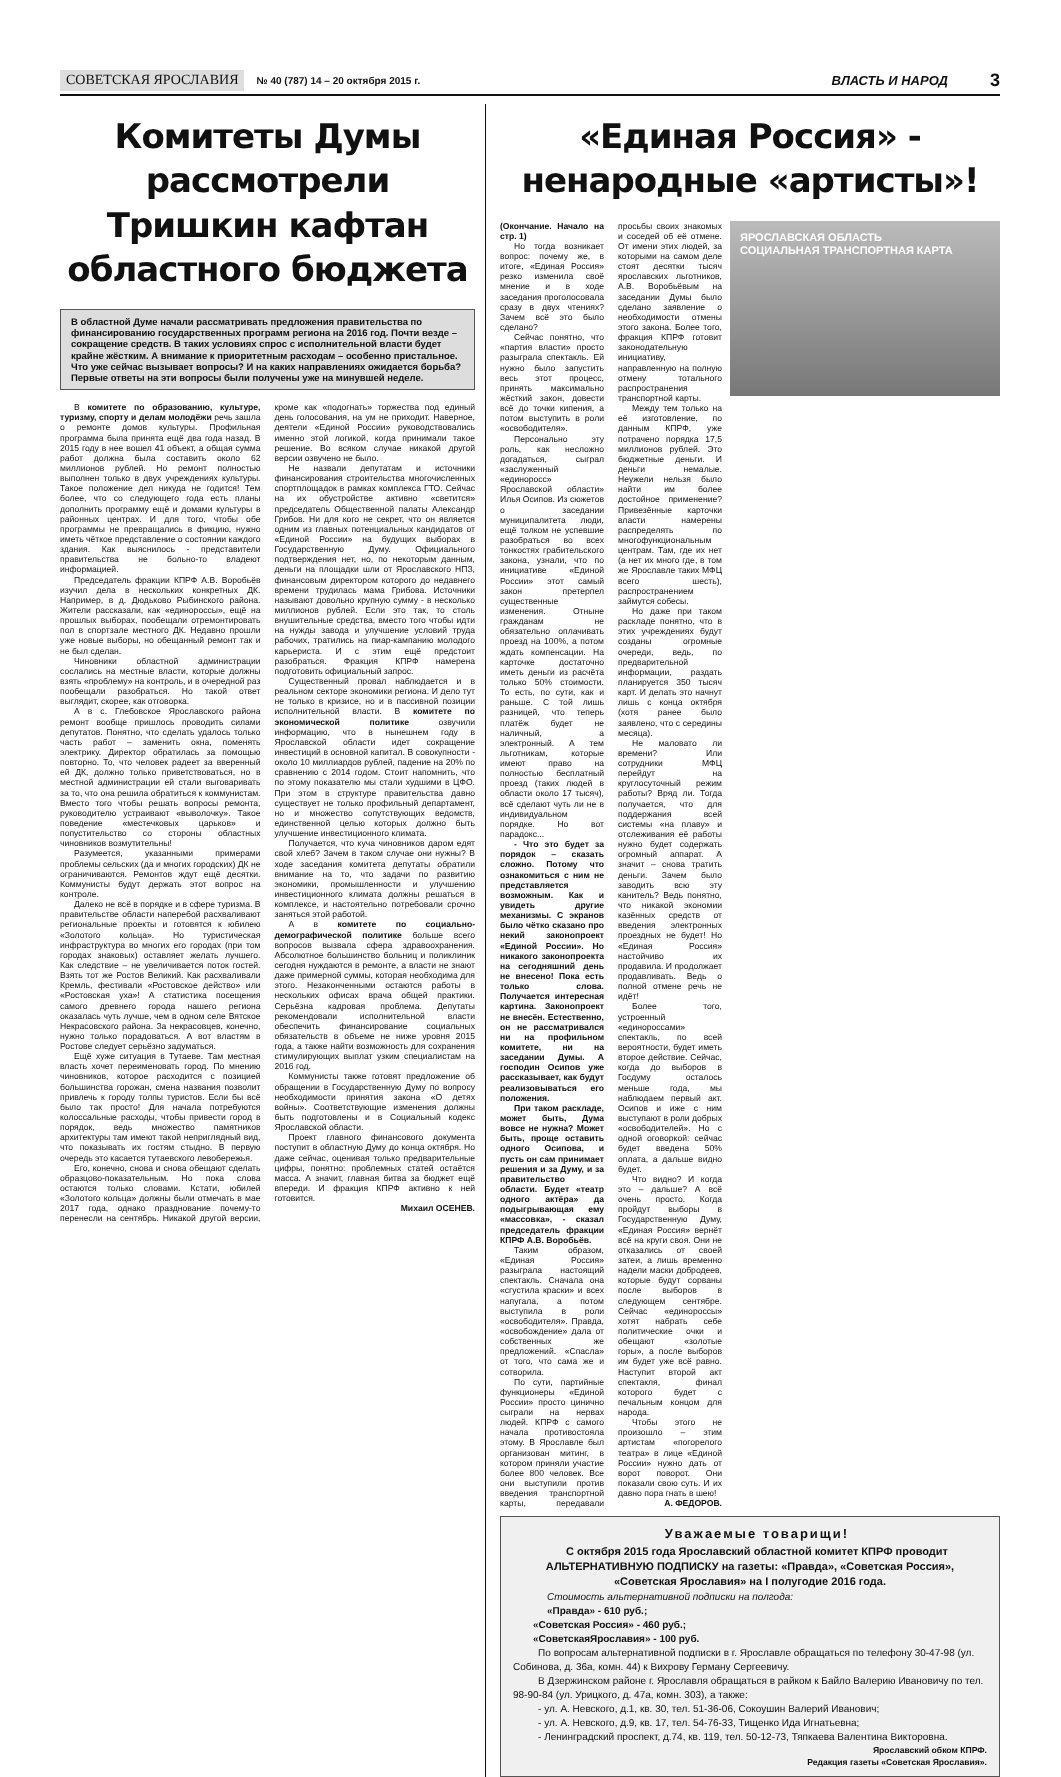СОВЕТСКАЯ ЯРОСЛАВИЯ № 40 (787) 14 – 20 октября 2015 г. ВЛАСТЬ И НАРОД 3
Комитеты Думы рассмотрели Тришкин кафтан областного бюджета
В областной Думе начали рассматривать предложения правительства по финансированию государственных программ региона на 2016 год. Почти везде – сокращение средств. В таких условиях спрос с исполнительной власти будет крайне жёстким. А внимание к приоритетным расходам – особенно пристальное.
Что уже сейчас вызывает вопросы? И на каких направлениях ожидается борьба? Первые ответы на эти вопросы были получены уже на минувшей неделе.
В комитете по образованию, культуре, туризму, спорту и делам молодёжи речь зашла о ремонте домов культуры. Профильная программа была принята ещё два года назад. В 2015 году в нее вошел 41 объект, а общая сумма работ должна была составить около 62 миллионов рублей. Но ремонт полностью выполнен только в двух учреждениях культуры. Такое положение дел никуда не годится! Тем более, что со следующего года есть планы дополнить программу ещё и домами культуры в районных центрах. И для того, чтобы обе программы не превращались в фикцию, нужно иметь чёткое представление о состоянии каждого здания. Как выяснилось - представители правительства не больно-то владеют информацией.
Председатель фракции КПРФ А.В. Воробьёв изучил дела в нескольких конкретных ДК. Например, в д. Дюдьково Рыбинского района. Жители рассказали, как «единороссы», ещё на прошлых выборах, пообещали отремонтировать пол в спортзале местного ДК. Недавно прошли уже новые выборы, но обещанный ремонт так и не был сделан.
Чиновники областной администрации сослались на местные власти, которые должны взять «проблему» на контроль, и в очередной раз пообещали разобраться. Но такой ответ выглядит, скорее, как отговорка.
А в с. Глебовское Ярославского района ремонт вообще пришлось проводить силами депутатов. Понятно, что сделать удалось только часть работ – заменить окна, поменять электрику. Директор обратилась за помощью повторно. То, что человек радеет за вверенный ей ДК, должно только приветствоваться, но в местной администрации ей стали выговаривать за то, что она решила обратиться к коммунистам. Вместо того чтобы решать вопросы ремонта, руководителю устраивают «выволочку». Такое поведение «местечковых царьков» и попустительство со стороны областных чиновников возмутительны!
Разумеется, указанными примерами проблемы сельских (да и многих городских) ДК не ограничиваются. Ремонтов ждут ещё десятки. Коммунисты будут держать этот вопрос на контроле.
Далеко не всё в порядке и в сфере туризма. В правительстве области напере­бой расхваливают региональные проекты и готовятся к юбилею «Золотого кольца». Но туристическая инфраструктура во многих его городах (при том городах знаковых) оставляет желать лучшего. Как следствие – не увеличивается поток гостей. Взять тот же Ростов Великий. Как расхваливали Кремль, фестивали «Ростовское действо» или «Ростовская уха»! А статистика посещения самого древнего города нашего региона оказалась чуть лучше, чем в одном селе Вятское Некрасовского района. За некрасовцев, конечно, нужно только порадоваться. А вот властям в Ростове следует серьёзно задуматься.
Ещё хуже ситуация в Тутаеве. Там местная власть хочет переименовать город. По мнению чиновников, которое расходится с позицией большинства горожан, смена названия позволит привлечь к городу толпы туристов. Если бы всё было так просто! Для начала потребуются колоссальные расходы, чтобы привести город в порядок, ведь множество памятников архитектуры там имеют такой неприглядный вид, что показывать их гостям стыдно. В первую очередь это касается тутаевского левобережья.
Его, конечно, снова и снова обещают сделать образцово-показательным. Но пока слова остаются только словами. Кстати, юбилей «Золотого кольца» должны были отмечать в мае 2017 года, однако празднование почему-то перенесли на сентябрь. Никакой другой версии, кроме как «подогнать» торжества под единый день голосования, на ум не приходит. Наверное, деятели «Единой России» руководствовались именно этой логикой, когда принимали такое решение. Во всяком случае никакой другой версии озвучено не было.
Не назвали депутатам и источники финансирования строительства многочисленных спортплощадок в рамках комплекса ГТО. Сейчас на их обустройстве активно «светится» председатель Общественной палаты Александр Грибов. Ни для кого не секрет, что он является одним из главных потенциальных кандидатов от «Единой России» на будущих выборах в Государственную Думу. Официального подтверждения нет, но, по некоторым данным, деньги на площадки шли от Ярославского НПЗ, финансовым директором которого до недавнего времени трудилась мама Грибова. Источники называют довольно крупную сумму - в несколько миллионов рублей. Если это так, то столь внушительные средства, вместо того чтобы идти на нужды завода и улучшение условий труда рабочих, тратились на пиар-кампанию молодого карьериста. И с этим ещё предстоит разобраться. Фракция КПРФ намерена подготовить официальный запрос.
Существенный провал наблюдается и в реальном секторе экономики региона. И дело тут не только в кризисе, но и в пассивной позиции исполнительной власти. В комитете по экономической политике озвучили информацию, что в нынешнем году в Ярославской области идет сокращение инвестиций в основной капитал. В совокупности - около 10 миллиардов рублей, падение на 20% по сравнению с 2014 годом. Стоит напомнить, что по этому показателю мы стали худшими в ЦФО. При этом в структуре правительства давно существует не только профильный департамент, но и множество сопутствующих ведомств, единственной целью которых должно быть улучшение инвестиционного климата.
Получается, что куча чиновников даром едят свой хлеб? Зачем в таком случае они нужны? В ходе заседания комитета депутаты обратили внимание на то, что задачи по развитию экономики, промышленности и улучшению инвестиционного климата должны решаться в комплексе, и настоятельно потребовали срочно заняться этой работой.
А в комитете по социально-демографической политике больше всего вопросов вызвала сфера здравоохранения. Абсолютное большинство больниц и поликлиник сегодня нуждаются в ремонте, а власти не знают даже примерной суммы, которая необходима для этого. Незаконченными остаются работы в нескольких офисах врача общей практики. Серьёзна кадровая проблема. Депутаты рекомендовали исполнительной власти обеспечить финансирование социальных обязательств в объеме не ниже уровня 2015 года, а также найти возможность для сохранения стимулирующих выплат узким специалистам на 2016 год.
Коммунисты также готовят предложение об обращении в Государственную Думу по вопросу необходимости принятия закона «О детях войны». Соответствующие изменения должны быть подготовлены и в Социальный кодекс Ярославской области.
Проект главного финансового документа поступит в областную Думу до конца октября. Но даже сейчас, оценивая только предварительные цифры, понятно: проблемных статей остаётся масса. А значит, главная битва за бюджет ещё впереди. И фракция КПРФ активно к ней готовится.
Михаил ОСЕНЕВ.
«Единая Россия» - ненародные «артисты»!
ЯРОСЛАВСКАЯ ОБЛАСТЬ
СОЦИАЛЬНАЯ ТРАНСПОРТНАЯ КАРТА
(Окончание. Начало на стр. 1)
Но тогда возникает вопрос: почему же, в итоге, «Единая Россия» резко изменила своё мнение и в ходе заседания проголосовала сразу в двух чтениях? Зачем всё это было сделано?
Сейчас понятно, что «партия власти» просто разыграла спектакль. Ей нужно было запустить весь этот процесс, принять максимально жёсткий закон, довести всё до точки кипения, а потом выступить в роли «освободителя».
Персонально эту роль, как несложно догадаться, сыграл «заслуженный «единоросс» Ярославской области» Илья Осипов. Из сюжетов о заседании муниципалитета люди, ещё толком не успевшие разобраться во всех тонкостях грабительского закона, узнали, что по инициативе «Единой России» этот самый закон претерпел существенные изменения. Отныне гражданам не обязательно оплачивать проезд на 100%, а потом ждать компенсации. На карточке достаточно иметь деньги из расчёта только 50% стоимости. То есть, по сути, как и раньше. С той лишь разницей, что теперь платёж будет не наличный, а электронный. А тем льготникам, которые имеют право на полностью бесплатный проезд (таких людей в области около 17 тысяч), всё сделают чуть ли не в индивидуальном порядке. Но вот парадокс...
- Что это будет за порядок – сказать сложно. Потому что ознакомиться с ним не представляется возможным. Как и увидеть другие механизмы. С экранов было чётко сказано про некий законопроект «Единой России». Но никакого законопроекта на сегодняшний день не внесено! Пока есть только слова. Получается интересная картина. Законопроект не внесён. Естественно, он не рассматривался ни на профильном комитете, ни на заседании Думы. А господин Осипов уже рассказывает, как будут реализовываться его положения.
При таком раскладе, может быть, Дума вовсе не нужна? Может быть, проще оставить одного Осипова, и пусть он сам принимает решения и за Думу, и за правительство области. Будет «театр одного актёра» да подыгрывающая ему «массовка», - сказал председатель фракции КПРФ А.В. Воробьёв.
Таким образом, «Единая Россия» разыграла настоящий спектакль. Сначала она «сгустила краски» и всех напугала, а потом выступила в роли «освободителя». Правда, «освобождение» дала от собственных же предложений. «Спасла» от того, что сама же и сотворила.
По сути, партийные функционеры «Единой России» просто цинично сыграли на нервах людей. КПРФ с самого начала противостояла этому. В Ярославле был организован митинг, в котором приняли участие более 800 человек. Все они выступили против введения транспортной карты, передавали просьбы своих знакомых и соседей об её отмене. От имени этих людей, за которыми на самом деле стоят десятки тысяч ярославских льготников, А.В. Воробьёвым на заседании Думы было сделано заявление о необходимости отмены этого закона. Более того, фракция КПРФ готовит законодательную инициативу, направленную на полную отмену тотального распространения транспортной карты.
Между тем только на её изготовление, по данным КПРФ, уже потрачено порядка 17,5 миллионов рублей. Это бюджетные деньги. И деньги немалые. Неужели нельзя было найти им более достойное применение? Привезённые карточки власти намерены распределять по многофункциональным центрам. Там, где их нет (а нет их много где, в том же Ярославле таких МФЦ всего шесть), распространением займутся собесы.
Но даже при таком раскладе понятно, что в этих учреждениях будут созданы огромные очереди, ведь, по предварительной информации, раздать планируется 350 тысяч карт. И делать это начнут лишь с конца октября (хотя ранее было заявлено, что с середины месяца).
Не маловато ли времени? Или сотрудники МФЦ перейдут на круглосуточный режим работы? Вряд ли. Тогда получается, что для поддержания всей системы «на плаву» и отслеживания её работы нужно будет содержать огромный аппарат. А значит – снова тратить деньги. Зачем было заводить всю эту канитель? Ведь понятно, что никакой экономии казённых средств от введения электронных проездных не будет! Но «Единая Россия» настойчиво их продавила. И продолжает продавливать. Ведь о полной отмене речь не идёт!
Более того, устроенный «единороссами» спектакль, по всей вероятности, будет иметь второе действие. Сейчас, когда до выборов в Госдуму осталось меньше года, мы наблюдаем первый акт. Осипов и иже с ним выступают в роли добрых «освободителей». Но с одной оговоркой: сейчас будет введена 50% оплата, а дальше видно будет.
Что видно? И когда это – дальше? А всё очень просто. Когда пройдут выборы в Государственную Думу, «Единая Россия» вернёт всё на круги своя. Они не отказались от своей затеи, а лишь временно надели маски добродеев, которые будут сорваны после выборов в следующем сентябре. Сейчас «единороссы» хотят набрать себе политические очки и обещают «золотые горы», а после выборов им будет уже всё равно. Наступит второй акт спектакля, финал которого будет с печальным концом для народа.
Чтобы этого не произошло – этим артистам «погорелого театра» в лице «Единой России» нужно дать от ворот поворот. Они показали свою суть. И их давно пора гнать в шею!
А. ФЕДОРОВ.
Уважаемые товарищи!
С октября 2015 года Ярославский областной комитет КПРФ проводит АЛЬТЕРНАТИВНУЮ ПОДПИСКУ на газеты: «Правда», «Советская Россия», «Советская Ярославия» на I полугодие 2016 года.
Стоимость альтернативной подписки на полгода:
«Правда» - 610 руб.;
«Советская Россия» - 460 руб.;
«СоветскаяЯрославия» - 100 руб.
По вопросам альтернативной подписки в г. Ярославле обращаться по телефону 30-47-98 (ул. Собинова, д. 36а, комн. 44) к Вихрову Герману Сергеевичу.
В Дзержинском районе г. Ярославля обращаться в райком к Байло Валерию Ивановичу по тел. 98-90-84 (ул. Урицкого, д. 47а, комн. 303), а также:
- ул. А. Невского, д.1, кв. 30, тел. 51-36-06, Сокоушин Валерий Иванович;
- ул. А. Невского, д.9, кв. 17, тел. 54-76-33, Тищенко Ида Игнатьевна;
- Ленинградский проспект, д.74, кв. 119, тел. 50-12-73, Тяпкаева Валентина Викторовна.
Ярославский обком КПРФ.
Редакция газеты «Советская Ярославия».